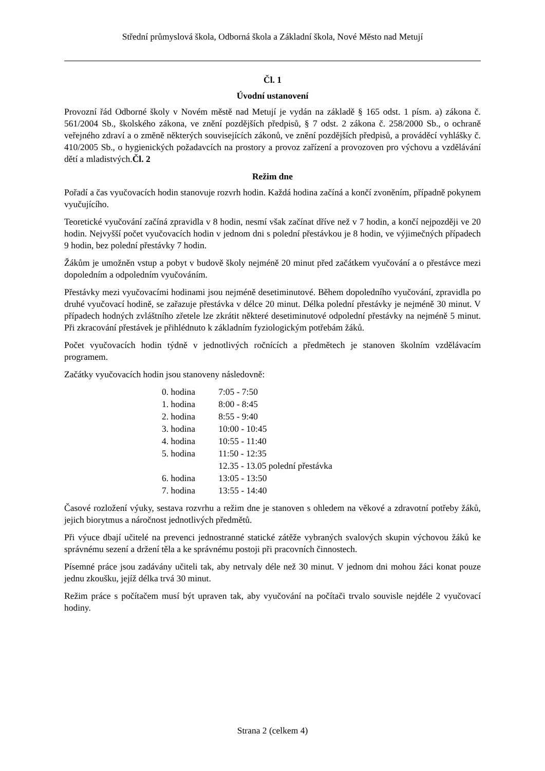Střední průmyslová škola, Odborná škola a Základní škola, Nové Město nad Metují
Čl. 1
Úvodní ustanovení
Provozní řád Odborné školy v Novém městě nad Metují je vydán na základě § 165 odst. 1 písm. a) zákona č. 561/2004 Sb., školského zákona, ve znění pozdějších předpisů, § 7 odst. 2 zákona č. 258/2000 Sb., o ochraně veřejného zdraví a o změně některých souvisejících zákonů, ve znění pozdějších předpisů, a prováděcí vyhlášky č. 410/2005 Sb., o hygienických požadavcích na prostory a provoz zařízení a provozoven pro výchovu a vzdělávání dětí a mladistvých.Čl. 2
Režim dne
Pořadí a čas vyučovacích hodin stanovuje rozvrh hodin. Každá hodina začíná a končí zvoněním, případně pokynem vyučujícího.
Teoretické vyučování začíná zpravidla v 8 hodin, nesmí však začínat dříve než v 7 hodin, a končí nejpozději ve 20 hodin. Nejvyšší počet vyučovacích hodin v jednom dni s polední přestávkou je 8 hodin, ve výjimečných případech 9 hodin, bez polední přestávky 7 hodin.
Žákům je umožněn vstup a pobyt v budově školy nejméně 20 minut před začátkem vyučování a o přestávce mezi dopoledním a odpoledním vyučováním.
Přestávky mezi vyučovacími hodinami jsou nejméně desetiminutové. Během dopoledního vyučování, zpravidla po druhé vyučovací hodině, se zařazuje přestávka v délce 20 minut. Délka polední přestávky je nejméně 30 minut. V případech hodných zvláštního zřetele lze zkrátit některé desetiminutové odpolední přestávky na nejméně 5 minut. Při zkracování přestávek je přihlédnuto k základním fyziologickým potřebám žáků.
Počet vyučovacích hodin týdně v jednotlivých ročnících a předmětech je stanoven školním vzdělávacím programem.
Začátky vyučovacích hodin jsou stanoveny následovně:
| 0. hodina | 7:05 - 7:50 |
| 1. hodina | 8:00 - 8:45 |
| 2. hodina | 8:55 - 9:40 |
| 3. hodina | 10:00 - 10:45 |
| 4. hodina | 10:55 - 11:40 |
| 5. hodina | 11:50 - 12:35 |
| | 12.35 - 13.05 polední přestávka |
| 6. hodina | 13:05 - 13:50 |
| 7. hodina | 13:55 - 14:40 |
Časové rozložení výuky, sestava rozvrhu a režim dne je stanoven s ohledem na věkové a zdravotní potřeby žáků, jejich biorytmus a náročnost jednotlivých předmětů.
Při výuce dbají učitelé na prevenci jednostranné statické zátěže vybraných svalových skupin výchovou žáků ke správnému sezení a držení těla a ke správnému postoji při pracovních činnostech.
Písemné práce jsou zadávány učiteli tak, aby netrvaly déle než 30 minut. V jednom dni mohou žáci konat pouze jednu zkoušku, jejíž délka trvá 30 minut.
Režim práce s počítačem musí být upraven tak, aby vyučování na počítači trvalo souvisle nejdéle 2 vyučovací hodiny.
Strana 2 (celkem 4)